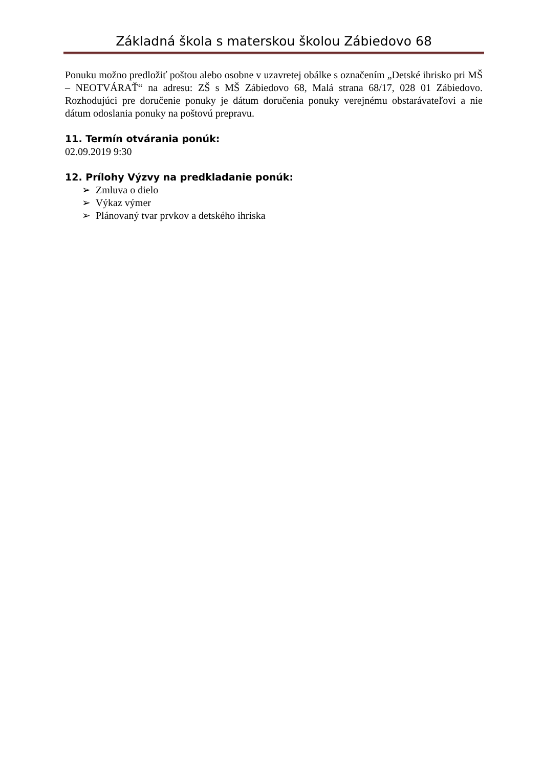Základná škola s materskou školou Zábiedovo 68
Ponuku možno predložiť poštou alebo osobne v uzavretej obálke s označením „Detské ihrisko pri MŠ – NEOTVÁRAŤ“ na adresu: ZŠ s MŠ Zábiedovo 68, Malá strana 68/17, 028 01 Zábiedovo. Rozhodujúci pre doručenie ponuky je dátum doručenia ponuky verejnému obstarávateľovi a nie dátum odoslania ponuky na poštovú prepravu.
11. Termín otvárania ponúk:
02.09.2019 9:30
12. Prílohy Výzvy na predkladanie ponúk:
➢ Zmluva o dielo
➢ Výkaz výmer
➢ Plánovaný tvar prvkov a detského ihriska